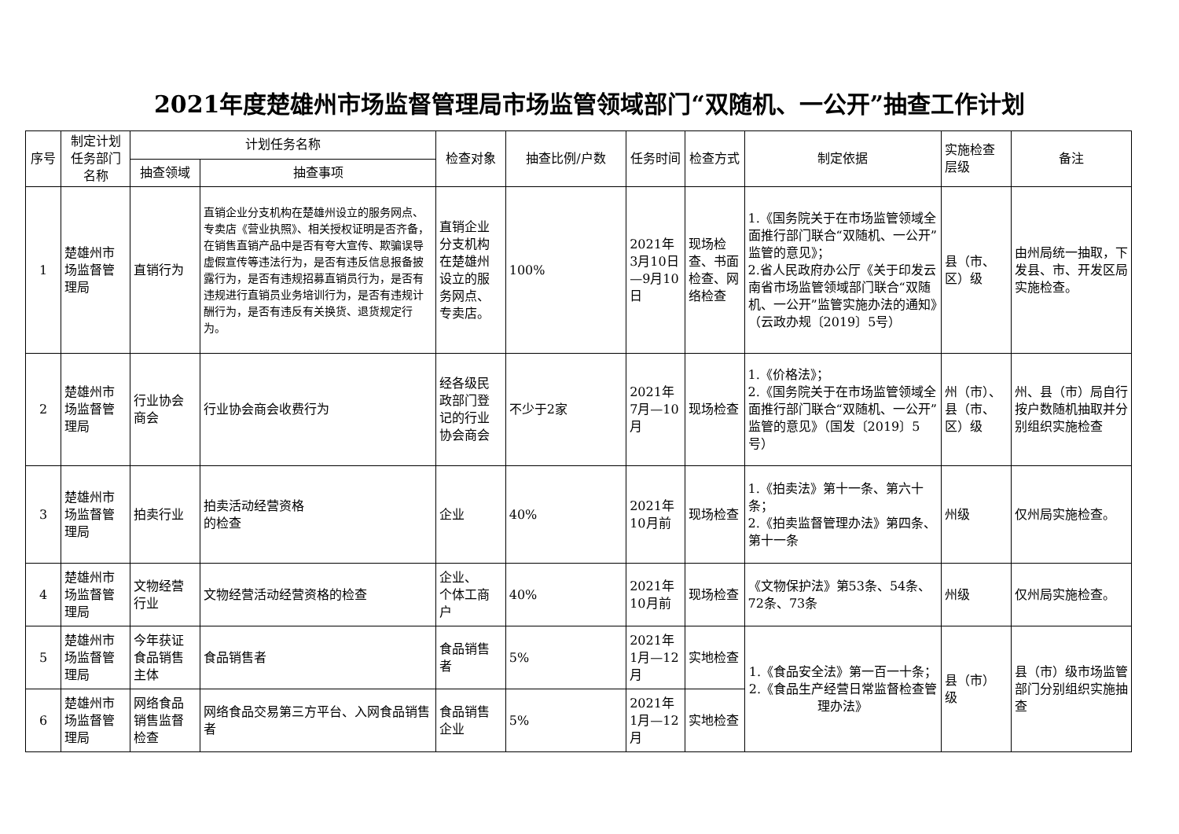2021年度楚雄州市场监督管理局市场监管领域部门“双随机、一公开”抽查工作计划
| 序号 | 制定计划任务部门名称 | 计划任务名称 | | 检查对象 | 抽查比例/户数 | 任务时间 | 检查方式 | 制定依据 | 实施检查层级 | 备注 |
| --- | --- | --- | --- | --- | --- | --- | --- | --- | --- | --- |
| | | 抽查领域 | 抽查事项 | | | | | | | |
| 1 | 楚雄州市场监督管理局 | 直销行为 | 直销企业分支机构在楚雄州设立的服务网点、专卖店《营业执照》、相关授权证明是否齐备，在销售直销产品中是否有夸大宣传、欺骗误导虚假宣传等违法行为，是否有违反信息报备披露行为，是否有违规招募直销员行为，是否有违规进行直销员业务培训行为，是否有违规计酬行为，是否有违反有关换货、退货规定行为。 | 直销企业分支机构在楚雄州设立的服务网点、专卖店。 | 100% | 2021年3月10日—9月10日 | 现场检查、书面检查、网络检查 | 1.《国务院关于在市场监管领域全面推行部门联合“双随机、一公开”监管的意见》； 2.省人民政府办公厅《关于印发云南省市场监管领域部门联合“双随机、一公开”监管实施办法的通知》（云政办规〔2019〕5号） | 县（市、区）级 | 由州局统一抽取，下发县、市、开发区局实施检查。 |
| 2 | 楚雄州市场监督管理局 | 行业协会商会 | 行业协会商会收费行为 | 经各级民政部门登记的行业协会商会 | 不少于2家 | 2021年7月—10月 | 现场检查 | 1.《价格法》； 2.《国务院关于在市场监管领域全面推行部门联合“双随机、一公开”监管的意见》（国发〔2019〕5号） | 州（市）、县（市、区）级 | 州、县（市）局自行按户数随机抽取并分别组织实施检查 |
| 3 | 楚雄州市场监督管理局 | 拍卖行业 | 拍卖活动经营资格 的检查 | 企业 | 40% | 2021年10月前 | 现场检查 | 1.《拍卖法》第十一条、第六十条； 2.《拍卖监督管理办法》第四条、第十一条 | 州级 | 仅州局实施检查。 |
| 4 | 楚雄州市场监督管理局 | 文物经营行业 | 文物经营活动经营资格的检查 | 企业、 个体工商户 | 40% | 2021年10月前 | 现场检查 | 《文物保护法》第53条、54条、72条、73条 | 州级 | 仅州局实施检查。 |
| 5 | 楚雄州市场监督管理局 | 今年获证食品销售主体 | 食品销售者 | 食品销售者 | 5% | 2021年1月—12月 | 实地检查 | 1.《食品安全法》第一百一十条； 2.《食品生产经营日常监督检查管理办法》 | 县（市）级 | 县（市）级市场监管部门分别组织实施抽查 |
| 6 | 楚雄州市场监督管理局 | 网络食品销售监督检查 | 网络食品交易第三方平台、入网食品销售者 | 食品销售企业 | 5% | 2021年1月—12月 | 实地检查 | | | |